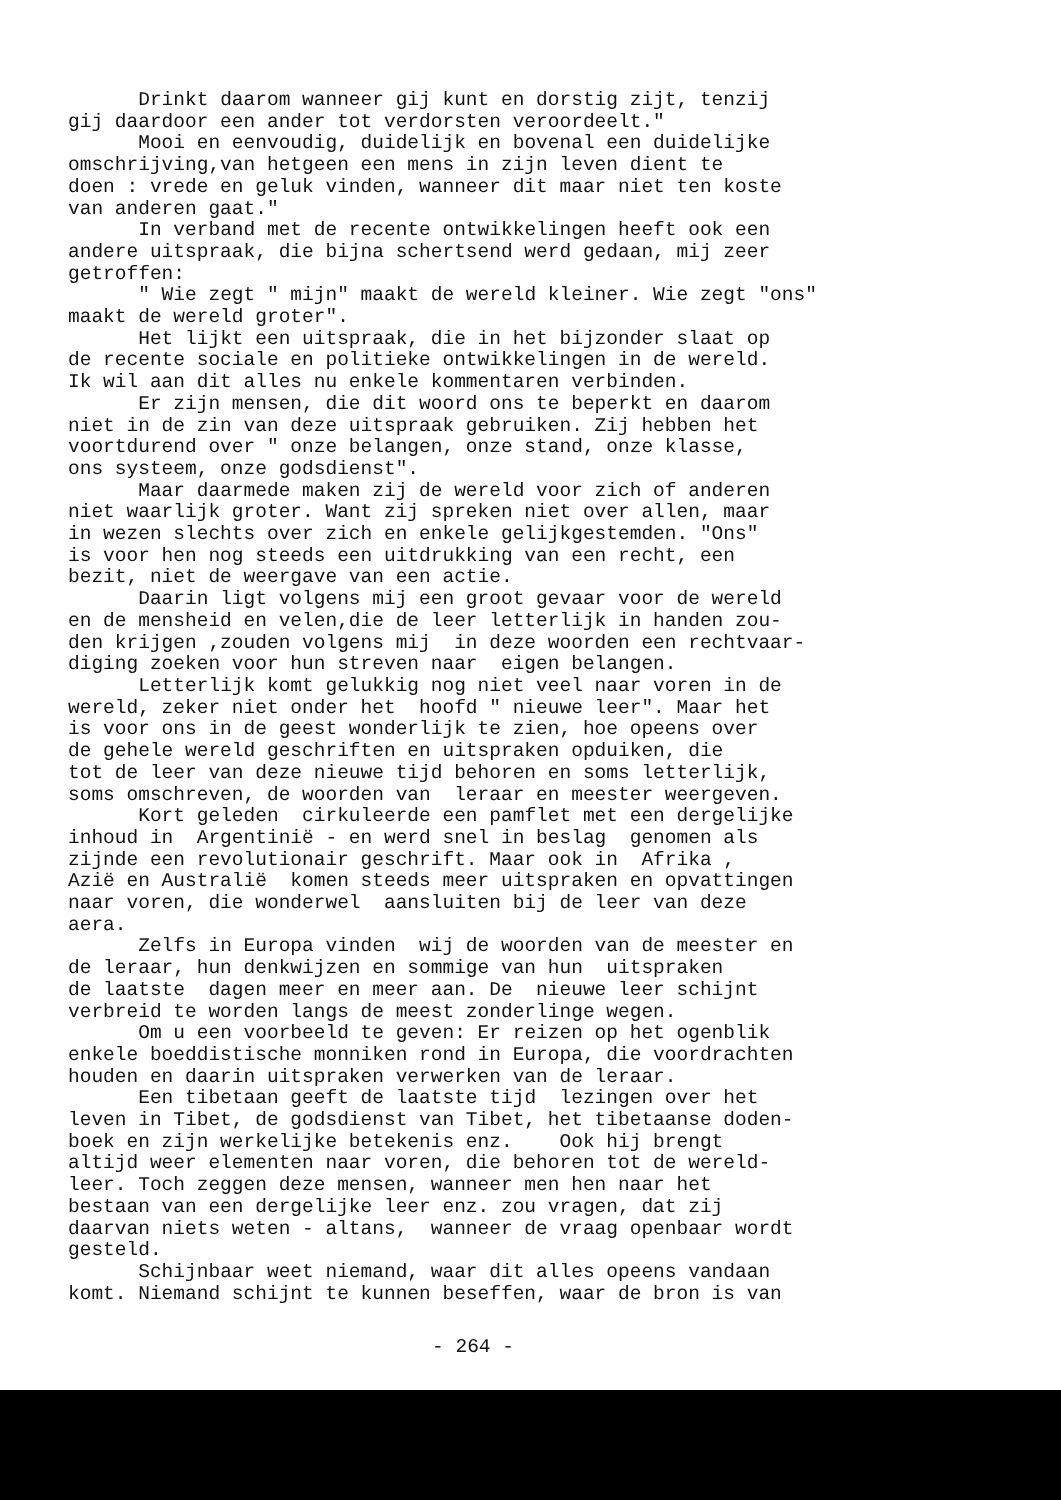Drinkt daarom wanneer gij kunt en dorstig zijt, tenzij gij daardoor een ander tot verdorsten veroordeelt." Mooi en eenvoudig, duidelijk en bovenal een duidelijke omschrijving,van hetgeen een mens in zijn leven dient te doen : vrede en geluk vinden, wanneer dit maar niet ten koste van anderen gaat." In verband met de recente ontwikkelingen heeft ook een andere uitspraak, die bijna schertsend werd gedaan, mij zeer getroffen: " Wie zegt " mijn" maakt de wereld kleiner. Wie zegt "ons" maakt de wereld groter". Het lijkt een uitspraak, die in het bijzonder slaat op de recente sociale en politieke ontwikkelingen in de wereld. Ik wil aan dit alles nu enkele kommentaren verbinden. Er zijn mensen, die dit woord ons te beperkt en daarom niet in de zin van deze uitspraak gebruiken. Zij hebben het voortdurend over " onze belangen, onze stand, onze klasse, ons systeem, onze godsdienst". Maar daarmede maken zij de wereld voor zich of anderen niet waarlijk groter. Want zij spreken niet over allen, maar in wezen slechts over zich en enkele gelijkgestemden. "Ons" is voor hen nog steeds een uitdrukking van een recht, een bezit, niet de weergave van een actie. Daarin ligt volgens mij een groot gevaar voor de wereld en de mensheid en velen,die de leer letterlijk in handen zou- den krijgen ,zouden volgens mij in deze woorden een rechtvaar- diging zoeken voor hun streven naar eigen belangen. Letterlijk komt gelukkig nog niet veel naar voren in de wereld, zeker niet onder het hoofd " nieuwe leer". Maar het is voor ons in de geest wonderlijk te zien, hoe opeens over de gehele wereld geschriften en uitspraken opduiken, die tot de leer van deze nieuwe tijd behoren en soms letterlijk, soms omschreven, de woorden van leraar en meester weergeven. Kort geleden cirkuleerde een pamflet met een dergelijke inhoud in Argentinië - en werd snel in beslag genomen als zijnde een revolutionair geschrift. Maar ook in Afrika , Azië en Australië komen steeds meer uitspraken en opvattingen naar voren, die wonderwel aansluiten bij de leer van deze aera. Zelfs in Europa vinden wij de woorden van de meester en de leraar, hun denkwijzen en sommige van hun uitspraken de laatste dagen meer en meer aan. De nieuwe leer schijnt verbreid te worden langs de meest zonderlinge wegen. Om u een voorbeeld te geven: Er reizen op het ogenblik enkele boeddistische monniken rond in Europa, die voordrachten houden en daarin uitspraken verwerken van de leraar. Een tibetaan geeft de laatste tijd lezingen over het leven in Tibet, de godsdienst van Tibet, het tibetaanse doden- boek en zijn werkelijke betekenis enz. Ook hij brengt altijd weer elementen naar voren, die behoren tot de wereld- leer. Toch zeggen deze mensen, wanneer men hen naar het bestaan van een dergelijke leer enz. zou vragen, dat zij daarvan niets weten - altans, wanneer de vraag openbaar wordt gesteld. Schijnbaar weet niemand, waar dit alles opeens vandaan komt. Niemand schijnt te kunnen beseffen, waar de bron is van
- 264 -